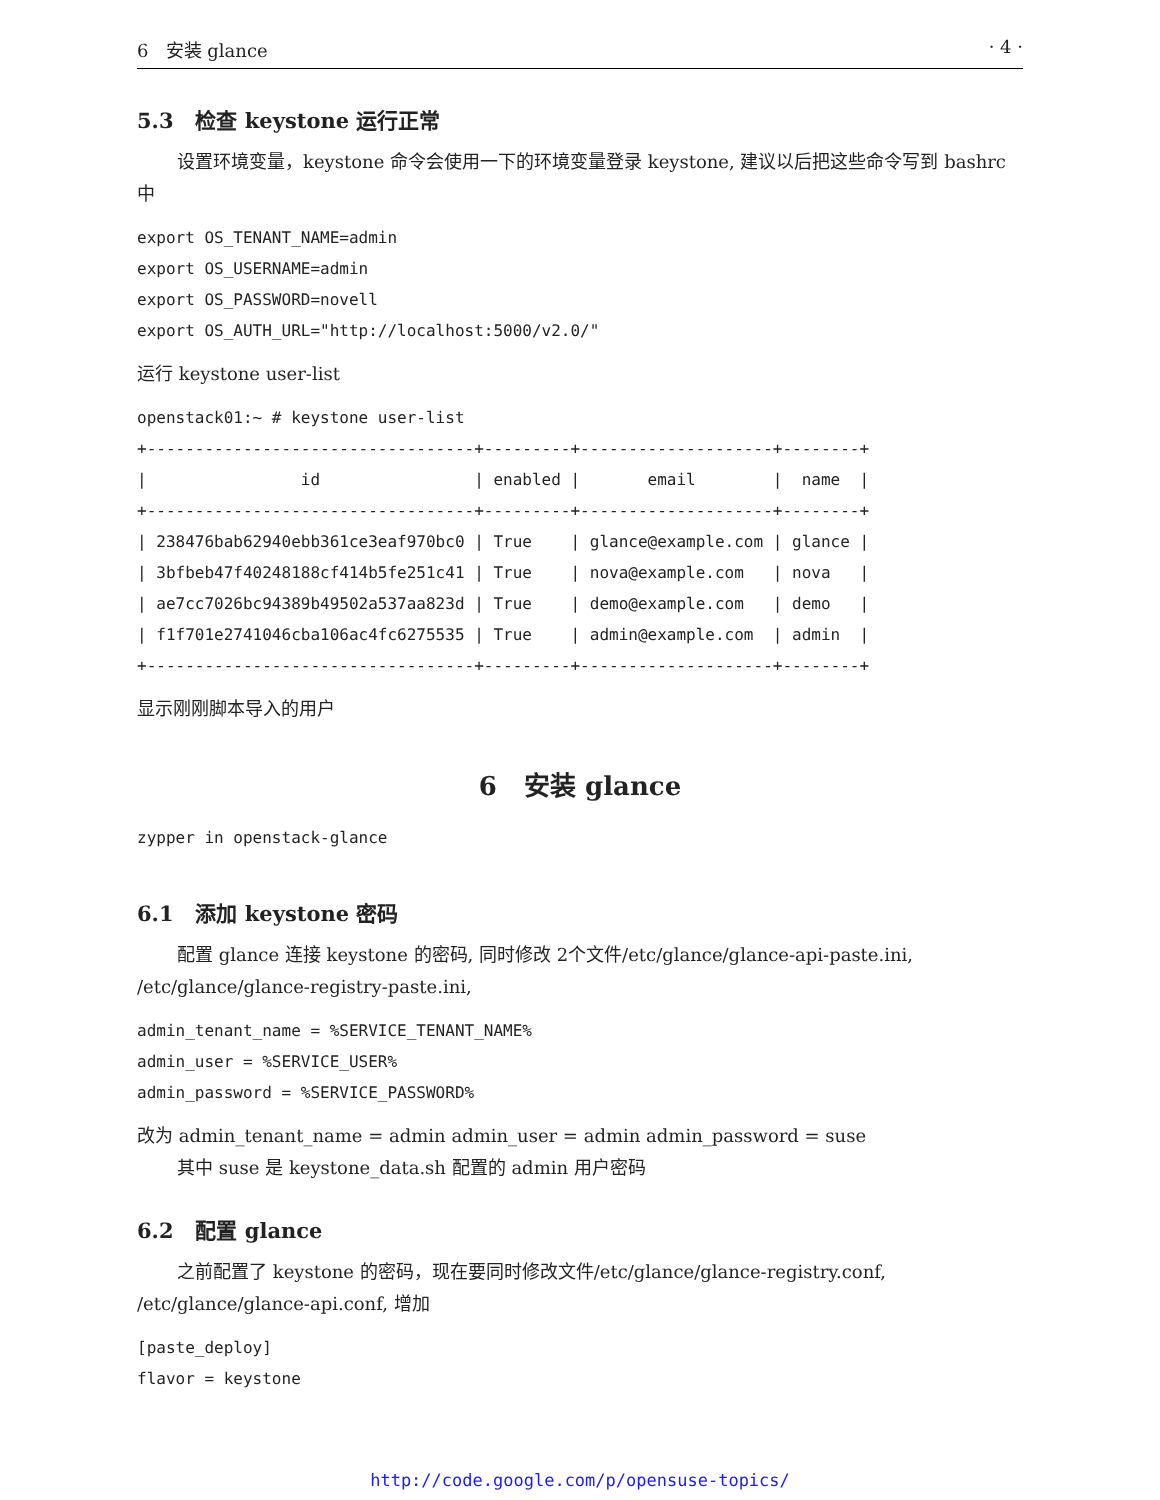6 安装 glance · 4 ·
5.3 检查 keystone 运行正常
设置环境变量，keystone 命令会使用一下的环境变量登录 keystone, 建议以后把这些命令写到 bashrc 中
export OS_TENANT_NAME=admin
export OS_USERNAME=admin
export OS_PASSWORD=novell
export OS_AUTH_URL="http://localhost:5000/v2.0/"
运行 keystone user-list
openstack01:~ # keystone user-list
+----------------------------------+---------+--------------------+--------+
|                id                | enabled |       email        |  name  |
+----------------------------------+---------+--------------------+--------+
| 238476bab62940ebb361ce3eaf970bc0 | True    | glance@example.com | glance |
| 3bfbeb47f40248188cf414b5fe251c41 | True    | nova@example.com   | nova   |
| ae7cc7026bc94389b49502a537aa823d | True    | demo@example.com   | demo   |
| f1f701e2741046cba106ac4fc6275535 | True    | admin@example.com  | admin  |
+----------------------------------+---------+--------------------+--------+
显示刚刚脚本导入的用户
6 安装 glance
zypper in openstack-glance
6.1 添加 keystone 密码
配置 glance 连接 keystone 的密码, 同时修改 2个文件/etc/glance/glance-api-paste.ini, /etc/glance/glance-registry-paste.ini,
admin_tenant_name = %SERVICE_TENANT_NAME%
admin_user = %SERVICE_USER%
admin_password = %SERVICE_PASSWORD%
改为 admin_tenant_name = admin admin_user = admin admin_password = suse
其中 suse 是 keystone_data.sh 配置的 admin 用户密码
6.2 配置 glance
之前配置了 keystone 的密码，现在要同时修改文件/etc/glance/glance-registry.conf, /etc/glance/glance-api.conf, 增加
[paste_deploy]
flavor = keystone
http://code.google.com/p/opensuse-topics/